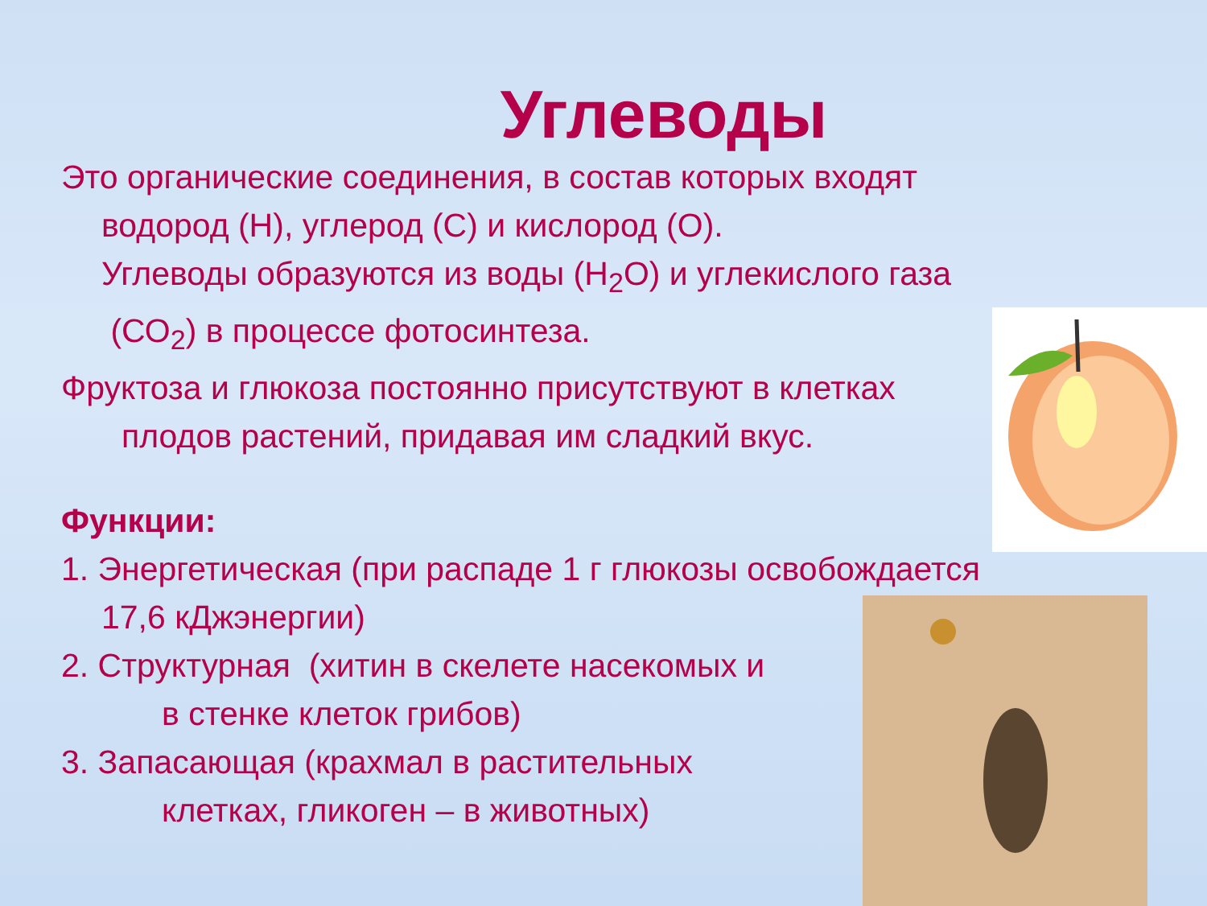Углеводы
Это органические соединения, в состав которых входят
водород (Н), углерод (С) и кислород (О).
Углеводы образуются из воды (Н<sub>2</sub>О) и углекислого газа
(СО<sub>2</sub>) в процессе фотосинтеза.
Фруктоза и глюкоза постоянно присутствуют в клетках
плодов растений, придавая им сладкий вкус.
Функции:
1. Энергетическая (при распаде 1 г глюкозы освобождается
17,6 кДжэнергии)
2. Структурная (хитин в скелете насекомых и
в стенке клеток грибов)
3. Запасающая (крахмал в растительных
клетках, гликоген – в животных)